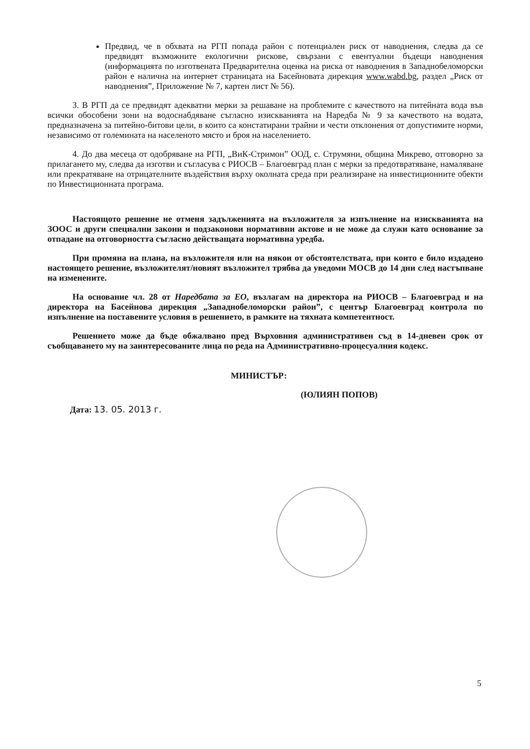Предвид, че в обхвата на РГП попада район с потенциален риск от наводнения, следва да се предвидят възможните екологични рискове, свързани с евентуални бъдещи наводнения (информацията по изготвената Предварителна оценка на риска от наводнения в Западнобеломорски район е налична на интернет страницата на Басейновата дирекция www.wabd.bg, раздел „Риск от наводнения”, Приложение № 7, картен лист № 56).
3. В РГП да се предвидят адекватни мерки за решаване на проблемите с качеството на питейната вода във всички обособени зони на водоснабдяване съгласно изискванията на Наредба № 9 за качеството на водата, предназначена за питейно-битови цели, в които са констатирани трайни и чести отклонения от допустимите норми, независимо от големината на населеното място и броя на населението.
4. До два месеца от одобряване на РГП, „ВиК-Стримон” ООД, с. Струмяни, община Микрево, отговорно за прилагането му, следва да изготви и съгласува с РИОСВ – Благоевград план с мерки за предотвратяване, намаляване или прекратяване на отрицателните въздействия върху околната среда при реализиране на инвестиционните обекти по Инвестиционната програма.
Настоящото решение не отменя задълженията на възложителя за изпълнение на изискванията на ЗООС и други специални закони и подзаконови нормативни актове и не може да служи като основание за отпадане на отговорността съгласно действащата нормативна уредба.
При промяна на плана, на възложителя или на някои от обстоятелствата, при които е било издадено настоящето решение, възложителят/новият възложител трябва да уведоми МОСВ до 14 дни след настъпване на изменените.
На основание чл. 28 от Наредбата за ЕО, възлагам на директора на РИОСВ – Благоевград и на директора на Басейнова дирекция „Западнобеломорски район”, с център Благоевград контрола по изпълнение на поставените условия в решението, в рамките на тяхната компетентност.
Решението може да бъде обжалвано пред Върховния административен съд в 14-дневен срок от съобщаването му на заинтересованите лица по реда на Административно-процесуалния кодекс.
МИНИСТЪР:
(ЮЛИЯН ПОПОВ)
Дата: 13. 05. 2013 г.
5